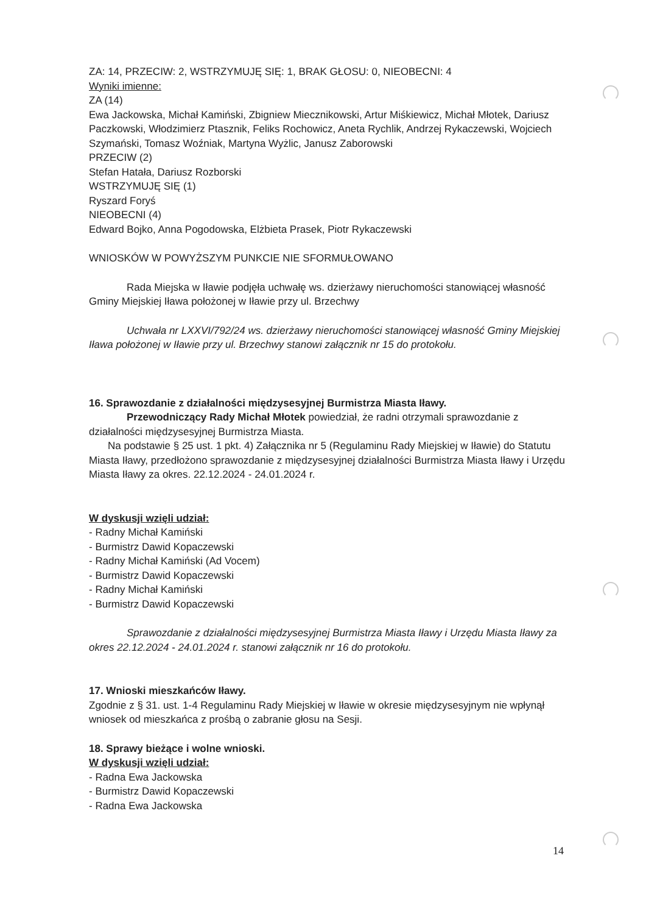ZA: 14, PRZECIW: 2, WSTRZYMUJĘ SIĘ: 1, BRAK GŁOSU: 0, NIEOBECNI: 4
Wyniki imienne:
ZA (14)
Ewa Jackowska, Michał Kamiński, Zbigniew Miecznikowski, Artur Miśkiewicz, Michał Młotek, Dariusz Paczkowski, Włodzimierz Ptasznik, Feliks Rochowicz, Aneta Rychlik, Andrzej Rykaczewski, Wojciech Szymański, Tomasz Woźniak, Martyna Wyżlic, Janusz Zaborowski
PRZECIW (2)
Stefan Hatała, Dariusz Rozborski
WSTRZYMUJĘ SIĘ (1)
Ryszard Foryś
NIEOBECNI (4)
Edward Bojko, Anna Pogodowska, Elżbieta Prasek, Piotr Rykaczewski
WNIOSKÓW W POWYŻSZYM PUNKCIE NIE SFORMUŁOWANO
Rada Miejska w Iławie podjęła uchwałę ws. dzierżawy nieruchomości stanowiącej własność Gminy Miejskiej Iława położonej w Iławie przy ul. Brzechwy
Uchwała nr LXXVI/792/24 ws. dzierżawy nieruchomości stanowiącej własność Gminy Miejskiej Iława położonej w Iławie przy ul. Brzechwy stanowi załącznik nr 15 do protokołu.
16. Sprawozdanie z działalności międzysesyjnej Burmistrza Miasta Iławy.
Przewodniczący Rady Michał Młotek powiedział, że radni otrzymali sprawozdanie z działalności międzysesyjnej Burmistrza Miasta.
Na podstawie § 25 ust. 1 pkt. 4) Załącznika nr 5 (Regulaminu Rady Miejskiej w Iławie) do Statutu Miasta Iławy, przedłożono sprawozdanie z międzysesyjnej działalności Burmistrza Miasta Iławy i Urzędu Miasta Iławy za okres. 22.12.2024 - 24.01.2024 r.
W dyskusji wzięli udział:
- Radny Michał Kamiński
- Burmistrz Dawid Kopaczewski
- Radny Michał Kamiński (Ad Vocem)
- Burmistrz Dawid Kopaczewski
- Radny Michał Kamiński
- Burmistrz Dawid Kopaczewski
Sprawozdanie z działalności międzysesyjnej Burmistrza Miasta Iławy i Urzędu Miasta Iławy za okres 22.12.2024 - 24.01.2024 r. stanowi załącznik nr 16 do protokołu.
17. Wnioski mieszkańców Iławy.
Zgodnie z § 31. ust. 1-4 Regulaminu Rady Miejskiej w Iławie w okresie międzysesyjnym nie wpłynął wniosek od mieszkańca z prośbą o zabranie głosu na Sesji.
18. Sprawy bieżące i wolne wnioski.
W dyskusji wzięli udział:
- Radna Ewa Jackowska
- Burmistrz Dawid Kopaczewski
- Radna Ewa Jackowska
14